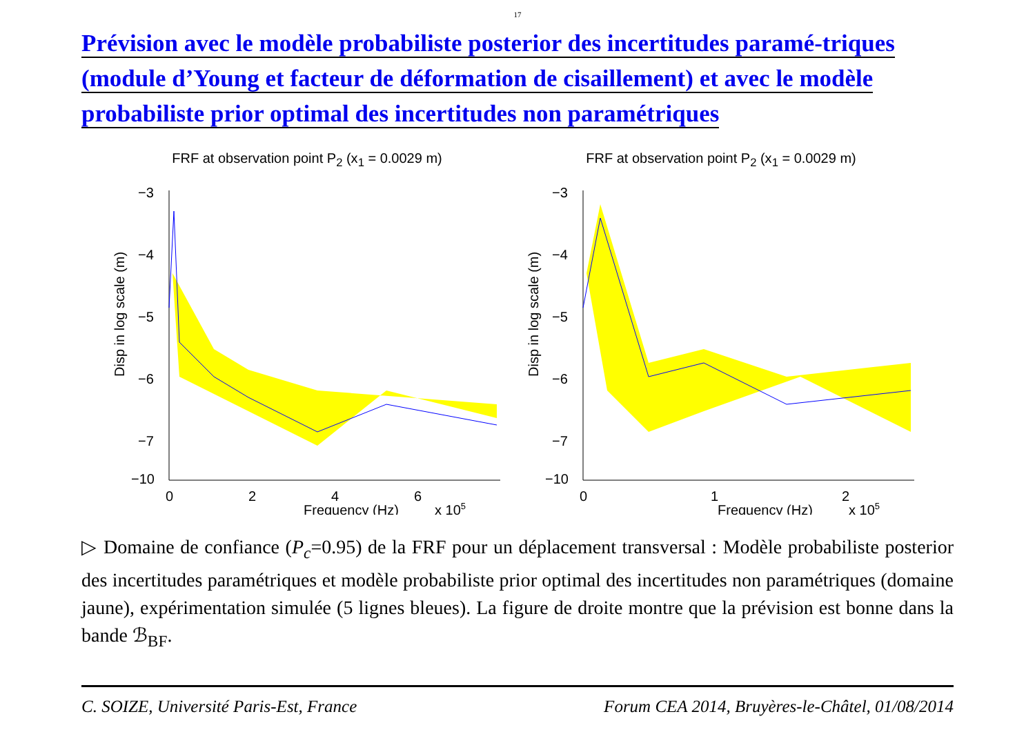17
Prévision avec le modèle probabiliste posterior des incertitudes paramé-triques (module d’Young et facteur de déformation de cisaillement) et avec le modèle probabiliste prior optimal des incertitudes non paramétriques
FRF at observation point P<sub>2</sub> (x<sub>1</sub> = 0.0029 m)
Disp in log scale (m)
−3
−4
−5
−6
−7
−10
0
2
4
6
Frequency (Hz)
x 105
FRF at observation point P<sub>2</sub> (x<sub>1</sub> = 0.0029 m)
Disp in log scale (m)
−3
−4
−5
−6
−7
−10
0
1
2
Frequency (Hz)
x 105
▷ Domaine de confiance (P<sub>c</sub>=0.95) de la FRF pour un déplacement transversal : Modèle probabiliste posterior des incertitudes paramétriques et modèle probabiliste prior optimal des incertitudes non paramétriques (domaine jaune), expérimentation simulée (5 lignes bleues). La figure de droite montre que la prévision est bonne dans la bande ℬ<sub>BF</sub>.
C. SOIZE, Université Paris-Est, France Forum CEA 2014, Bruyères-le-Châtel, 01/08/2014